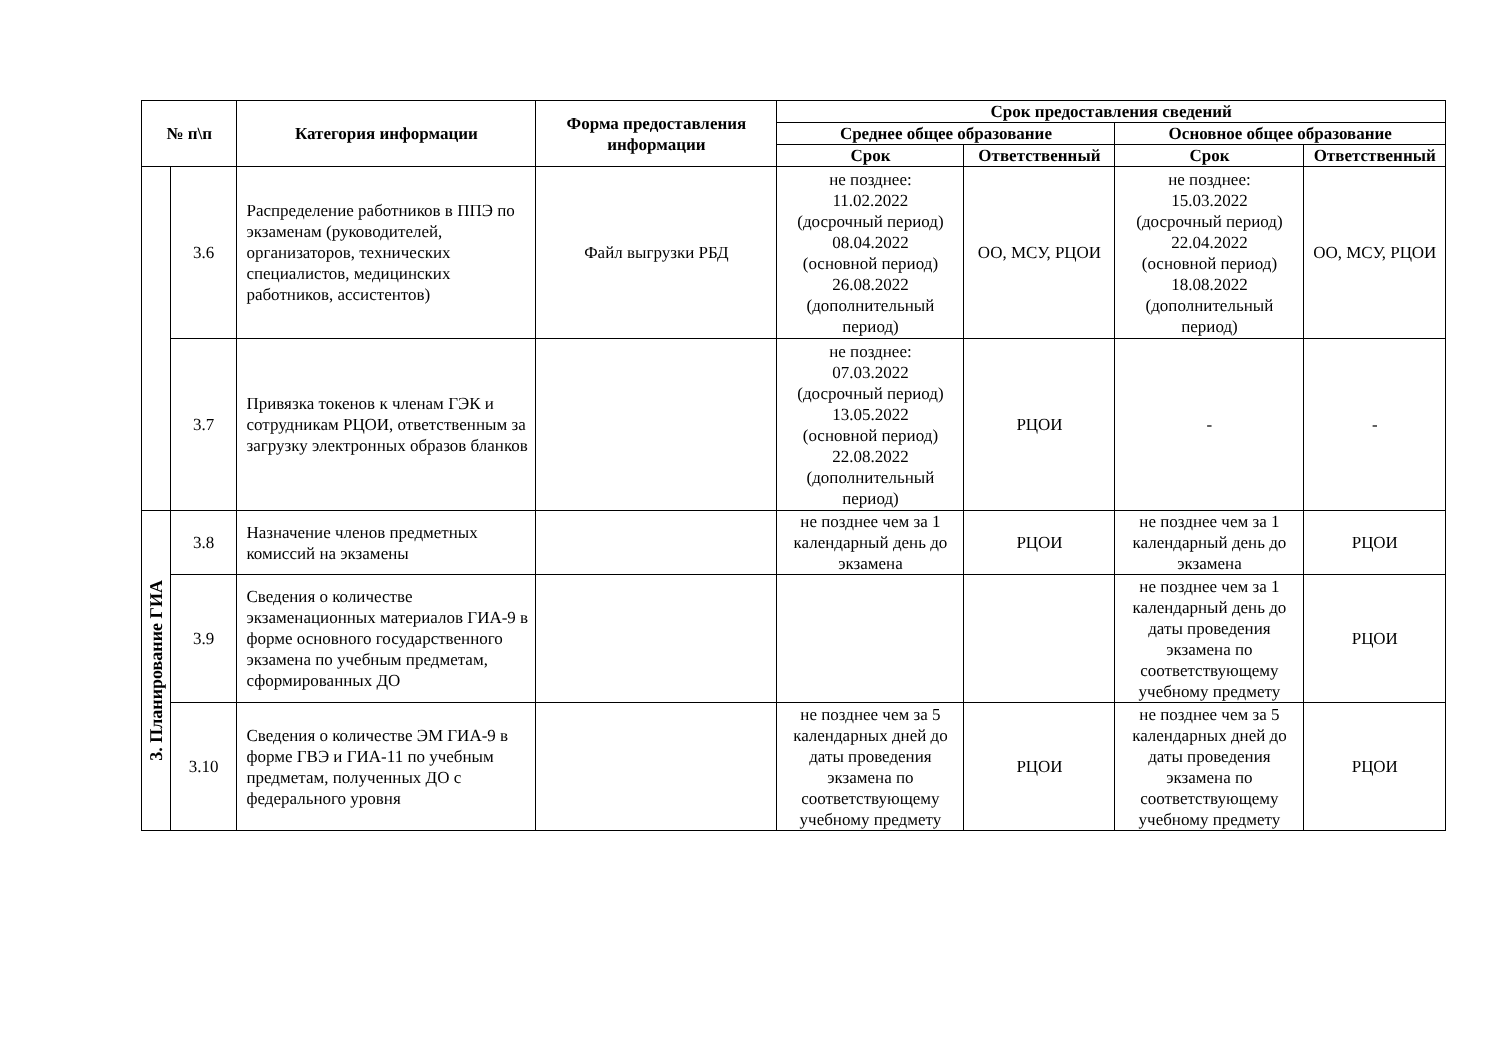| № п\п | | Категория информации | Форма предоставления информации | Срок предоставления сведений | | | |
| --- | --- | --- | --- | --- | --- | --- | --- |
| | | | | Среднее общее образование | | Основное общее образование | |
| | | | | Срок | Ответственный | Срок | Ответственный |
| | 3.6 | Распределение работников в ППЭ по экзаменам (руководителей, организаторов, технических специалистов, медицинских работников, ассистентов) | Файл выгрузки РБД | не позднее: 11.02.2022 (досрочный период) 08.04.2022 (основной период) 26.08.2022 (дополнительный период) | ОО, МСУ, РЦОИ | не позднее: 15.03.2022 (досрочный период) 22.04.2022 (основной период) 18.08.2022 (дополнительный период) | ОО, МСУ, РЦОИ |
| | 3.7 | Привязка токенов к членам ГЭК и сотрудникам РЦОИ, ответственным за загрузку электронных образов бланков | | не позднее: 07.03.2022 (досрочный период) 13.05.2022 (основной период) 22.08.2022 (дополнительный период) | РЦОИ | - | - |
| 3. Планирование ГИА | 3.8 | Назначение членов предметных комиссий на экзамены | | не позднее чем за 1 календарный день до экзамена | РЦОИ | не позднее чем за 1 календарный день до экзамена | РЦОИ |
| | 3.9 | Сведения о количестве экзаменационных материалов ГИА-9 в форме основного государственного экзамена по учебным предметам, сформированных ДО | | | | не позднее чем за 1 календарный день до даты проведения экзамена по соответствующему учебному предмету | РЦОИ |
| | 3.10 | Сведения о количестве ЭМ ГИА-9 в форме ГВЭ и ГИА-11 по учебным предметам, полученных ДО с федерального уровня | | не позднее чем за 5 календарных дней до даты проведения экзамена по соответствующему учебному предмету | РЦОИ | не позднее чем за 5 календарных дней до даты проведения экзамена по соответствующему учебному предмету | РЦОИ |